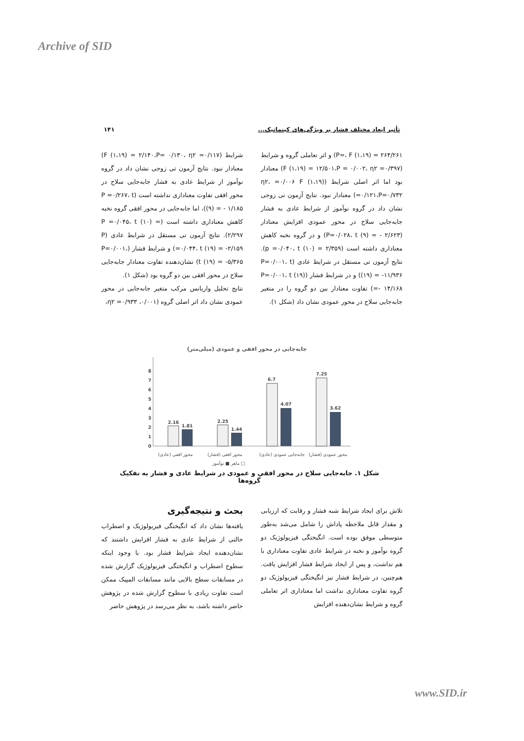Archive of SID
۱۴۱ تأثیر ابعاد مختلف فشار بر ویژگی‌های کینماتیک...
شرایط (F (۱،۱۹) = ۲/۱۴۰،P= ۰/۱۳۰، η۲ =۰/۱۱۷) معنادار نبود. نتایج آزمون تی زوجی نشان داد در گروه نوآموز از شرایط عادی به فشار جابه‌جایی سلاح در محور افقی تفاوت معناداری نداشته است (P =۰/۲۶۷، t (۹) = - ۱/۱۸۵)، اما جابه‌جایی در محور افقی گروه نخبه کاهش معناداری داشته است (P =۰/۰۴۵، t (۱۰) = ۲/۲۹۷). نتایج آزمون تی مستقل در شرایط عادی (P =۰/۰۴۴، t (۱۹) = -۲/۱۵۹) و شرایط فشار (P=۰/۰۰۱، t (۱۹) = -۵/۳۶۵) نشان‌دهنده تفاوت معنادار جابه‌جایی سلاح در محور افقی بین دو گروه بود (شکل ۱).
نتایج تحلیل واریانس مرکب متغیر جابه‌جایی در محور عمودی نشان داد اثر اصلی گروه (۰/۰۰۱، η۲ =۰/۹۳۳،
P=، F (۱،۱۹) = ۲۶۴/۲۶۱) و اثر تعاملی گروه و شرایط (F (۱،۱۹) = ۱۲/۵۰۱،P = ۰/۰۰۲، η۲ =۰/۳۹۷) معنادار بود اما اثر اصلی شرایط (η۲، =۰/۰۰۶ F (۱،۱۹) =۰/۱۲۱،P=۰/۷۳۲) معنادار نبود. نتایج آزمون تی زوجی نشان داد در گروه نوآموز از شرایط عادی به فشار جابه‌جایی سلاح در محور عمودی افزایش معنادار (P=۰/۰۲۸، t (۹) = - ۲/۶۲۳) و در گروه نخبه کاهش معناداری داشته است (p =۰/۰۴۰، t (۱۰) = ۲/۳۵۹). نتایج آزمون تی مستقل در شرایط عادی (P=۰/۰۰۱، t (۱۹) = -۱۱/۹۳۶) و در شرایط فشار (P=۰/۰۰۱، t (۱۹) =- ۱۴/۱۶۸) تفاوت معنادار بین دو گروه را در متغیر جابه‌جایی سلاح در محور عمودی نشان داد (شکل ۱).
جابه‌جایی در محور افقی و عمودی (میلی‌متر)
0
1
2
3
4
5
6
7
8
2.16
1.81
2.25
1.44
6.7
4.07
7.25
3.62
محور افقی (عادی)
محور افقی (فشار)
جابه‌جایی عمودی (عادی)
محور عمودی (فشار)
ماهر ■ نوآموز □
شکل ۱. جابه‌جایی سلاح در محور افقی و عمودی در شرایط عادی و فشار به تفکیک گروه‌ها
بحث و نتیجه‌گیری
یافته‌ها نشان داد که انگیختگی فیزیولوژیک و اضطراب حالتی از شرایط عادی به فشار افزایش داشتند که نشان‌دهنده ایجاد شرایط فشار بود. با وجود اینکه سطوح اضطراب و انگیختگی فیزیولوژیک گزارش شده در مسابقات سطح بالایی مانند مسابقات المپیک ممکن است تفاوت زیادی با سطوح گزارش شده در پژوهش حاضر داشته باشد، به نظر می‌رسد در پژوهش حاضر
تلاش برای ایجاد شرایط شبه فشار و رقابت که ارزیابی و مقدار قابل ملاحظه پاداش را شامل می‌شد به‌طور متوسطی موفق بوده است. انگیختگی فیزیولوژیک دو گروه نوآموز و نخبه در شرایط عادی تفاوت معناداری با هم نداشت، و پس از ایجاد شرایط فشار افزایش یافت. هم‌چنین، در شرایط فشار نیز انگیختگی فیزیولوژیک دو گروه تفاوت معناداری نداشت اما معناداری اثر تعاملی گروه و شرایط نشان‌دهنده افزایش
www.SID.ir